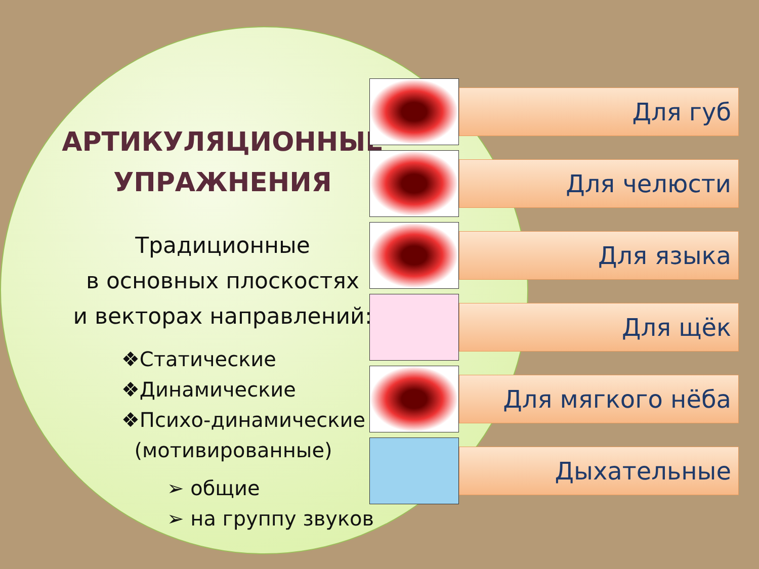АРТИКУЛЯЦИОННЫЕ
УПРАЖНЕНИЯ
Традиционные
в основных плоскостях
и векторах направлений:
❖Статические
❖Динамические
❖Психо-динамические
(мотивированные)
➢ общие
➢ на группу звуков
Для губ
Для челюсти
Для языка
Для щёк
Для мягкого нёба
Дыхательные